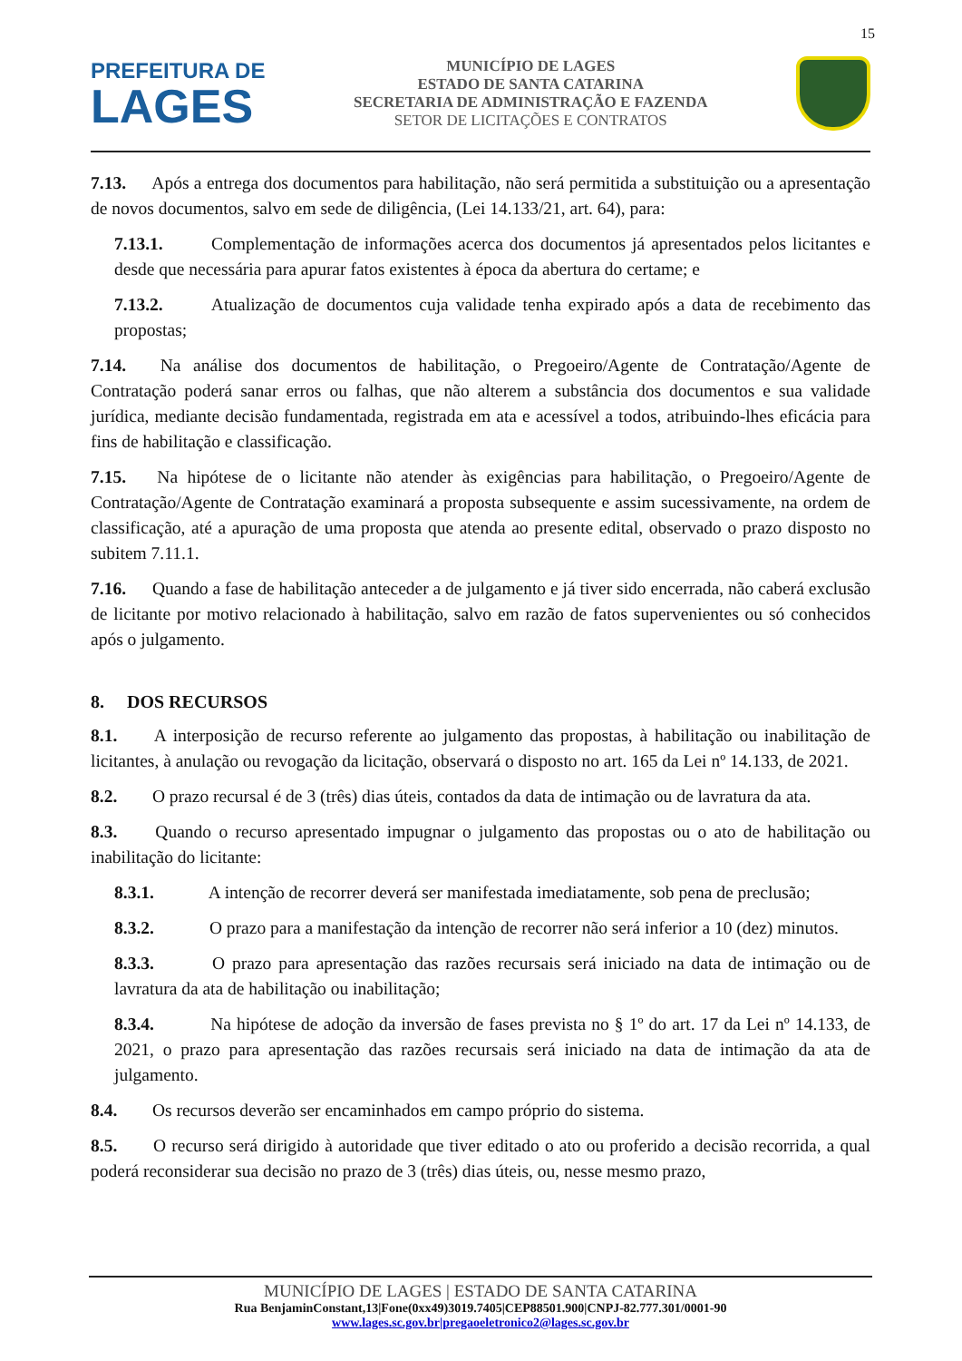15
PREFEITURA DE
LAGES
MUNICÍPIO DE LAGES
ESTADO DE SANTA CATARINA
SECRETARIA DE ADMINISTRAÇÃO E FAZENDA
SETOR DE LICITAÇÕES E CONTRATOS
7.13. Após a entrega dos documentos para habilitação, não será permitida a substituição ou a apresentação de novos documentos, salvo em sede de diligência, (Lei 14.133/21, art. 64), para:
7.13.1. Complementação de informações acerca dos documentos já apresentados pelos licitantes e desde que necessária para apurar fatos existentes à época da abertura do certame; e
7.13.2. Atualização de documentos cuja validade tenha expirado após a data de recebimento das propostas;
7.14. Na análise dos documentos de habilitação, o Pregoeiro/Agente de Contratação/Agente de Contratação poderá sanar erros ou falhas, que não alterem a substância dos documentos e sua validade jurídica, mediante decisão fundamentada, registrada em ata e acessível a todos, atribuindo-lhes eficácia para fins de habilitação e classificação.
7.15. Na hipótese de o licitante não atender às exigências para habilitação, o Pregoeiro/Agente de Contratação/Agente de Contratação examinará a proposta subsequente e assim sucessivamente, na ordem de classificação, até a apuração de uma proposta que atenda ao presente edital, observado o prazo disposto no subitem 7.11.1.
7.16. Quando a fase de habilitação anteceder a de julgamento e já tiver sido encerrada, não caberá exclusão de licitante por motivo relacionado à habilitação, salvo em razão de fatos supervenientes ou só conhecidos após o julgamento.
8. DOS RECURSOS
8.1. A interposição de recurso referente ao julgamento das propostas, à habilitação ou inabilitação de licitantes, à anulação ou revogação da licitação, observará o disposto no art. 165 da Lei nº 14.133, de 2021.
8.2. O prazo recursal é de 3 (três) dias úteis, contados da data de intimação ou de lavratura da ata.
8.3. Quando o recurso apresentado impugnar o julgamento das propostas ou o ato de habilitação ou inabilitação do licitante:
8.3.1. A intenção de recorrer deverá ser manifestada imediatamente, sob pena de preclusão;
8.3.2. O prazo para a manifestação da intenção de recorrer não será inferior a 10 (dez) minutos.
8.3.3. O prazo para apresentação das razões recursais será iniciado na data de intimação ou de lavratura da ata de habilitação ou inabilitação;
8.3.4. Na hipótese de adoção da inversão de fases prevista no § 1º do art. 17 da Lei nº 14.133, de 2021, o prazo para apresentação das razões recursais será iniciado na data de intimação da ata de julgamento.
8.4. Os recursos deverão ser encaminhados em campo próprio do sistema.
8.5. O recurso será dirigido à autoridade que tiver editado o ato ou proferido a decisão recorrida, a qual poderá reconsiderar sua decisão no prazo de 3 (três) dias úteis, ou, nesse mesmo prazo,
MUNICÍPIO DE LAGES | ESTADO DE SANTA CATARINA
Rua BenjaminConstant,13|Fone(0xx49)3019.7405|CEP88501.900|CNPJ-82.777.301/0001-90
www.lages.sc.gov.br|pregaoeletronico2@lages.sc.gov.br